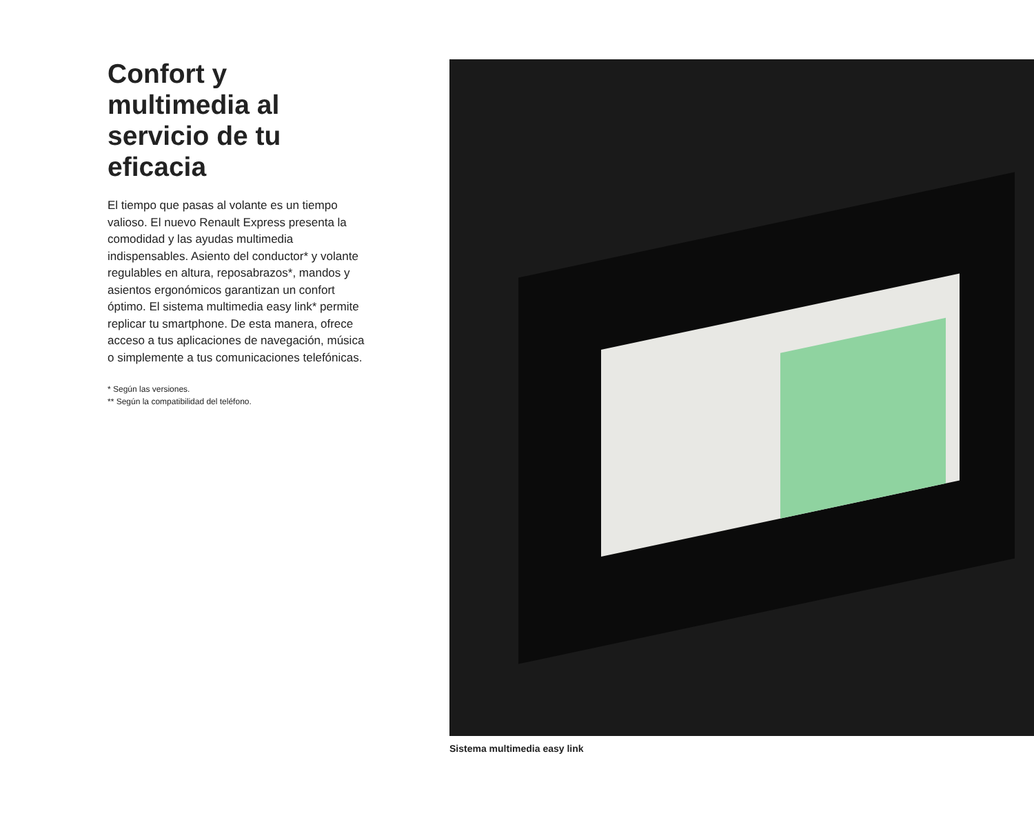Confort y multimedia al servicio de tu eficacia
El tiempo que pasas al volante es un tiempo valioso. El nuevo Renault Express presenta la comodidad y las ayudas multimedia indispensables. Asiento del conductor* y volante regulables en altura, reposabrazos*, mandos y asientos ergonómicos garantizan un confort óptimo. El sistema multimedia easy link* permite replicar tu smartphone. De esta manera, ofrece acceso a tus aplicaciones de navegación, música o simplemente a tus comunicaciones telefónicas.
* Según las versiones.
** Según la compatibilidad del teléfono.
Sistema multimedia easy link